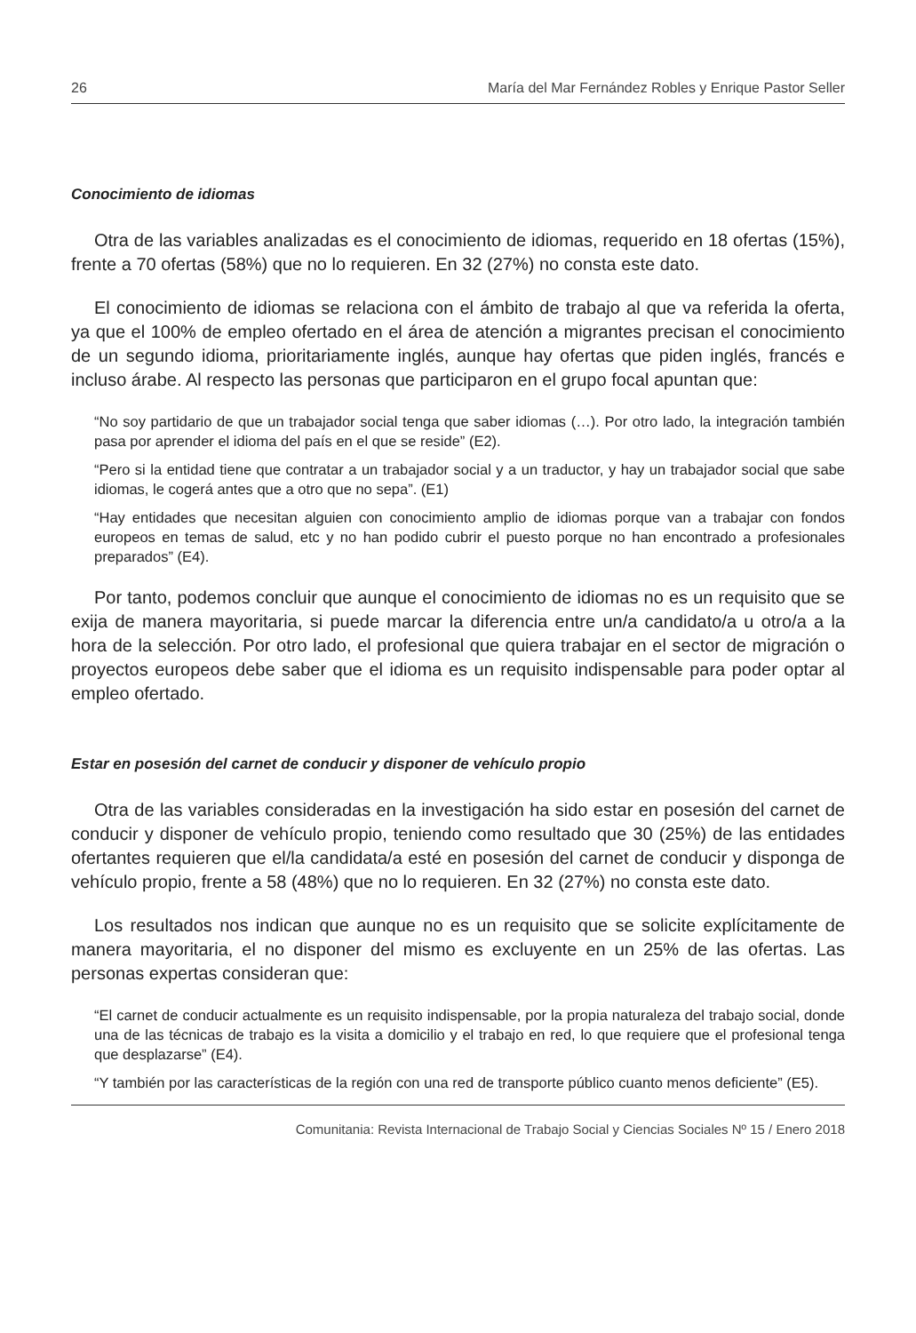26 María del Mar Fernández Robles y Enrique Pastor Seller
Conocimiento de idiomas
Otra de las variables analizadas es el conocimiento de idiomas, requerido en 18 ofertas (15%), frente a 70 ofertas (58%) que no lo requieren. En 32 (27%) no consta este dato.
El conocimiento de idiomas se relaciona con el ámbito de trabajo al que va referida la oferta, ya que el 100% de empleo ofertado en el área de atención a migrantes precisan el conocimiento de un segundo idioma, prioritariamente inglés, aunque hay ofertas que piden inglés, francés e incluso árabe. Al respecto las personas que participaron en el grupo focal apuntan que:
“No soy partidario de que un trabajador social tenga que saber idiomas (…). Por otro lado, la integración también pasa por aprender el idioma del país en el que se reside” (E2).
“Pero si la entidad tiene que contratar a un trabajador social y a un traductor, y hay un trabajador social que sabe idiomas, le cogerá antes que a otro que no sepa”. (E1)
“Hay entidades que necesitan alguien con conocimiento amplio de idiomas porque van a trabajar con fondos europeos en temas de salud, etc y no han podido cubrir el puesto porque no han encontrado a profesionales preparados” (E4).
Por tanto, podemos concluir que aunque el conocimiento de idiomas no es un requisito que se exija de manera mayoritaria, si puede marcar la diferencia entre un/a candidato/a u otro/a a la hora de la selección. Por otro lado, el profesional que quiera trabajar en el sector de migración o proyectos europeos debe saber que el idioma es un requisito indispensable para poder optar al empleo ofertado.
Estar en posesión del carnet de conducir y disponer de vehículo propio
Otra de las variables consideradas en la investigación ha sido estar en posesión del carnet de conducir y disponer de vehículo propio, teniendo como resultado que 30 (25%) de las entidades ofertantes requieren que el/la candidata/a esté en posesión del carnet de conducir y disponga de vehículo propio, frente a 58 (48%) que no lo requieren. En 32 (27%) no consta este dato.
Los resultados nos indican que aunque no es un requisito que se solicite explícitamente de manera mayoritaria, el no disponer del mismo es excluyente en un 25% de las ofertas. Las personas expertas consideran que:
“El carnet de conducir actualmente es un requisito indispensable, por la propia naturaleza del trabajo social, donde una de las técnicas de trabajo es la visita a domicilio y el trabajo en red, lo que requiere que el profesional tenga que desplazarse” (E4).
“Y también por las características de la región con una red de transporte público cuanto menos deficiente” (E5).
Comunitania: Revista Internacional de Trabajo Social y Ciencias Sociales Nº 15 / Enero 2018